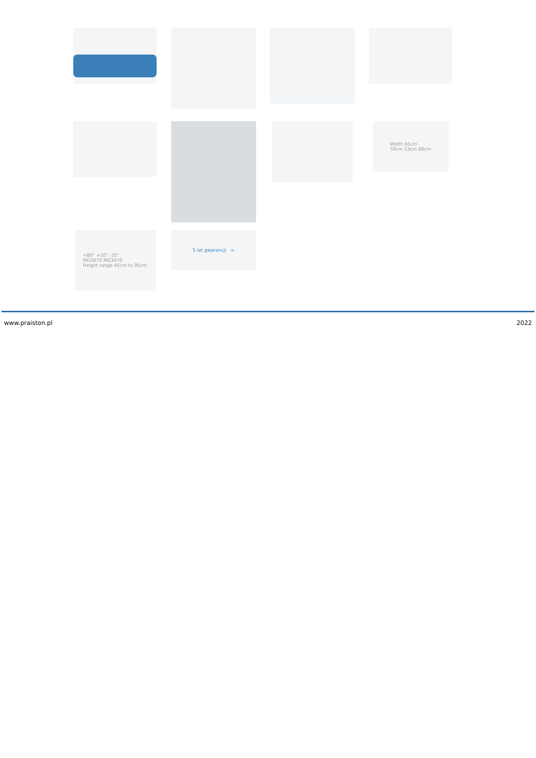Width 65cm
59cm 53cm 88cm
+80° +10° -35°
MG3670 MG3470
Height range 45cm to 95cm
5 lat gwarancji ∞
www.praiston.pl 2022